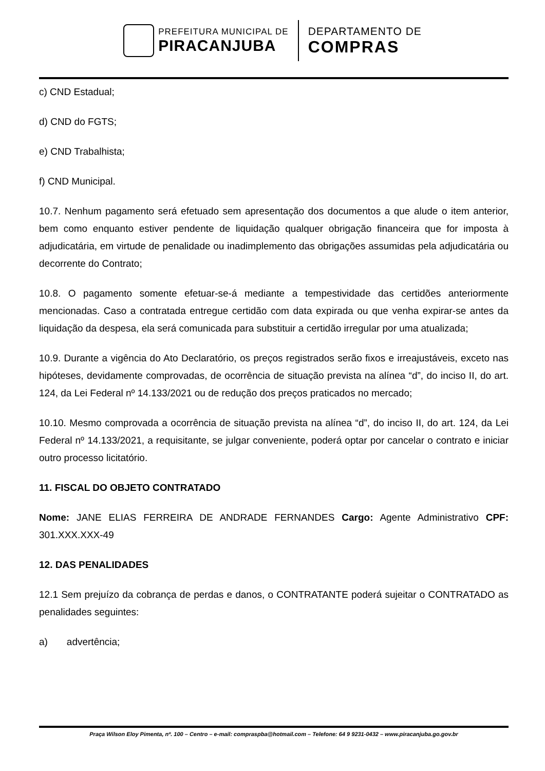PREFEITURA MUNICIPAL DE
PIRACANJUBA
DEPARTAMENTO DE
COMPRAS
c) CND Estadual;
d) CND do FGTS;
e) CND Trabalhista;
f) CND Municipal.
10.7. Nenhum pagamento será efetuado sem apresentação dos documentos a que alude o item anterior, bem como enquanto estiver pendente de liquidação qualquer obrigação financeira que for imposta à adjudicatária, em virtude de penalidade ou inadimplemento das obrigações assumidas pela adjudicatária ou decorrente do Contrato;
10.8. O pagamento somente efetuar-se-á mediante a tempestividade das certidões anteriormente mencionadas. Caso a contratada entregue certidão com data expirada ou que venha expirar-se antes da liquidação da despesa, ela será comunicada para substituir a certidão irregular por uma atualizada;
10.9. Durante a vigência do Ato Declaratório, os preços registrados serão fixos e irreajustáveis, exceto nas hipóteses, devidamente comprovadas, de ocorrência de situação prevista na alínea “d”, do inciso II, do art. 124, da Lei Federal nº 14.133/2021 ou de redução dos preços praticados no mercado;
10.10. Mesmo comprovada a ocorrência de situação prevista na alínea “d”, do inciso II, do art. 124, da Lei Federal nº 14.133/2021, a requisitante, se julgar conveniente, poderá optar por cancelar o contrato e iniciar outro processo licitatório.
11. FISCAL DO OBJETO CONTRATADO
Nome: JANE ELIAS FERREIRA DE ANDRADE FERNANDES Cargo: Agente Administrativo CPF: 301.XXX.XXX-49
12. DAS PENALIDADES
12.1 Sem prejuízo da cobrança de perdas e danos, o CONTRATANTE poderá sujeitar o CONTRATADO as penalidades seguintes:
a) advertência;
Praça Wilson Eloy Pimenta, nº. 100 – Centro – e-mail: compraspba@hotmail.com – Telefone: 64 9 9231-0432 – www.piracanjuba.go.gov.br